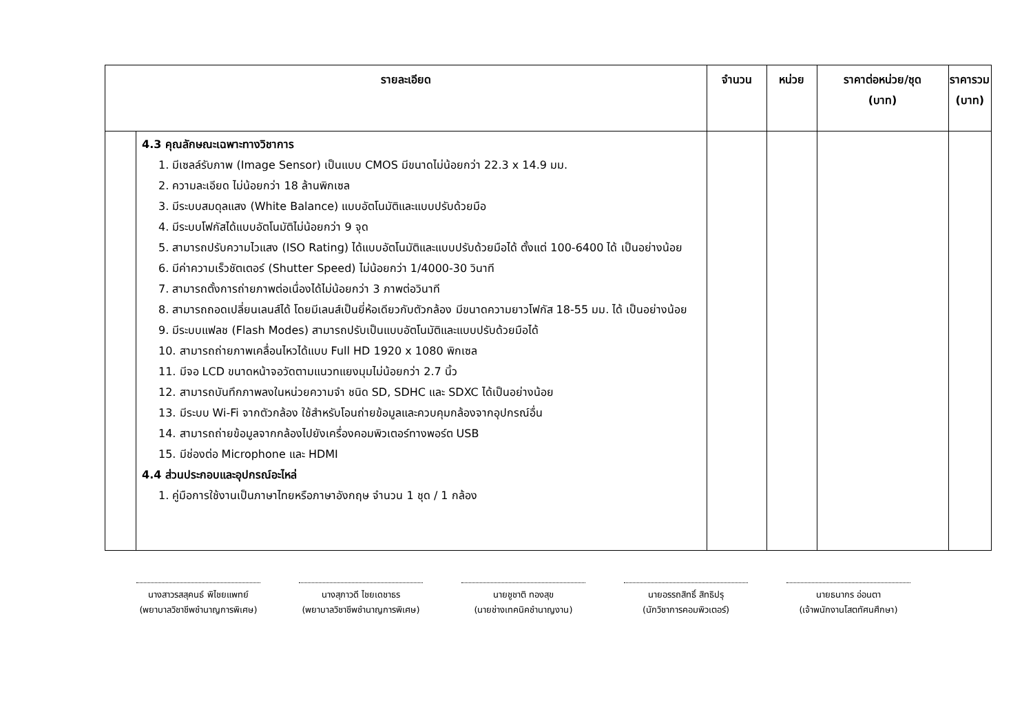| รายละเอียด | | จำนวน | หน่วย | ราคาต่อหน่วย/ชุด (บาท) | ราคารวม (บาท) |
| --- | --- | --- | --- | --- | --- |
| | 4.3 คุณลักษณะเฉพาะทางวิชาการ 1. มีเซลล์รับภาพ (Image Sensor) เป็นแบบ CMOS มีขนาดไม่น้อยกว่า 22.3 x 14.9 มม. 2. ความละเอียด ไม่น้อยกว่า 18 ล้านพิกเซล 3. มีระบบสมดุลแสง (White Balance) แบบอัตโนมัติและแบบปรับด้วยมือ 4. มีระบบโฟกัสได้แบบอัตโนมัติไม่น้อยกว่า 9 จุด 5. สามารถปรับความไวแสง (ISO Rating) ได้แบบอัตโนมัติและแบบปรับด้วยมือได้ ตั้งแต่ 100-6400 ได้ เป็นอย่างน้อย 6. มีค่าความเร็วชัตเตอร์ (Shutter Speed) ไม่น้อยกว่า 1/4000-30 วินาที 7. สามารถตั้งการถ่ายภาพต่อเนื่องได้ไม่น้อยกว่า 3 ภาพต่อวินาที 8. สามารถถอดเปลี่ยนเลนส์ได้ โดยมีเลนส์เป็นยี่ห้อเดียวกับตัวกล้อง มีขนาดความยาวโฟกัส 18-55 มม. ได้ เป็นอย่างน้อย 9. มีระบบแฟลช (Flash Modes) สามารถปรับเป็นแบบอัตโนมัติและแบบปรับด้วยมือได้ 10. สามารถถ่ายภาพเคลื่อนไหวได้แบบ Full HD 1920 x 1080 พิกเซล 11. มีจอ LCD ขนาดหน้าจอวัดตามแนวทแยงมุมไม่น้อยกว่า 2.7 นิ้ว 12. สามารถบันทึกภาพลงในหน่วยความจำ ชนิด SD, SDHC และ SDXC ได้เป็นอย่างน้อย 13. มีระบบ Wi-Fi จากตัวกล้อง ใช้สำหรับโอนถ่ายข้อมูลและควบคุมกล้องจากอุปกรณ์อื่น 14. สามารถถ่ายข้อมูลจากกล้องไปยังเครื่องคอมพิวเตอร์ทางพอร์ต USB 15. มีช่องต่อ Microphone และ HDMI 4.4 ส่วนประกอบและอุปกรณ์อะไหล่ 1. คู่มือการใช้งานเป็นภาษาไทยหรือภาษาอังกฤษ จำนวน 1 ชุด / 1 กล้อง | | | | |
นางสาวรสสุคนธ์ พิไชยแพทย์
(พยาบาลวิชาชีพชำนาญการพิเศษ)
นางสุภาวดี ไชยเดชาธร
(พยาบาลวิชาชีพชำนาญการพิเศษ)
นายชูชาติ ทองสุข
(นายช่างเทคนิคชำนาญงาน)
นายอรรถสิทธิ์ สิทธิปรุ
(นักวิชาการคอมพิวเตอร์)
นายธนากร อ่อนตา
(เจ้าพนักงานโสตทัศนศึกษา)